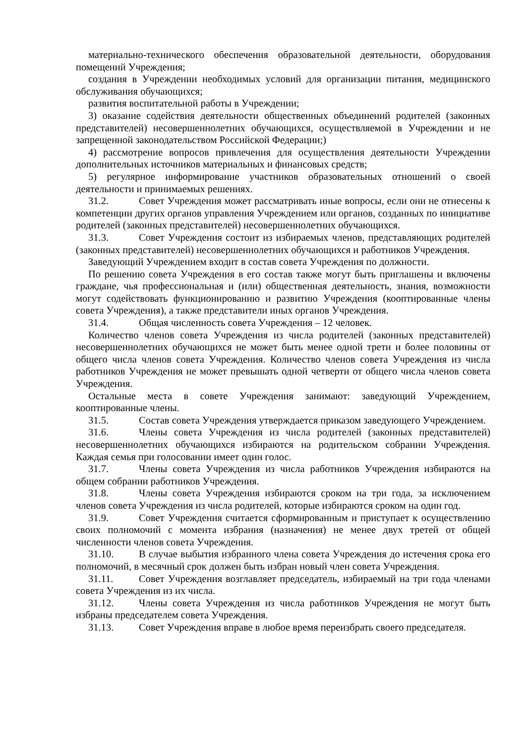материально-технического обеспечения образовательной деятельности, оборудования помещений Учреждения;
создания в Учреждении необходимых условий для организации питания, медицинского обслуживания обучающихся;
развития воспитательной работы в Учреждении;
3) оказание содействия деятельности общественных объединений родителей (законных представителей) несовершеннолетних обучающихся, осуществляемой в Учреждении и не запрещенной законодательством Российской Федерации;)
4) рассмотрение вопросов привлечения для осуществления деятельности Учреждении дополнительных источников материальных и финансовых средств;
5) регулярное информирование участников образовательных отношений о своей деятельности и принимаемых решениях.
31.2. Совет Учреждения может рассматривать иные вопросы, если они не отнесены к компетенции других органов управления Учреждением или органов, созданных по инициативе родителей (законных представителей) несовершеннолетних обучающихся.
31.3. Совет Учреждения состоит из избираемых членов, представляющих родителей (законных представителей) несовершеннолетних обучающихся и работников Учреждения.
Заведующий Учреждением входит в состав совета Учреждения по должности.
По решению совета Учреждения в его состав также могут быть приглашены и включены граждане, чья профессиональная и (или) общественная деятельность, знания, возможности могут содействовать функционированию и развитию Учреждения (кооптированные члены совета Учреждения), а также представители иных органов Учреждения.
31.4. Общая численность совета Учреждения – 12 человек.
Количество членов совета Учреждения из числа родителей (законных представителей) несовершеннолетних обучающихся не может быть менее одной трети и более половины от общего числа членов совета Учреждения. Количество членов совета Учреждения из числа работников Учреждения не может превышать одной четверти от общего числа членов совета Учреждения.
Остальные места в совете Учреждения занимают: заведующий Учреждением, кооптированные члены.
31.5. Состав совета Учреждения утверждается приказом заведующего Учреждением.
31.6. Члены совета Учреждения из числа родителей (законных представителей) несовершеннолетних обучающихся избираются на родительском собрании Учреждения. Каждая семья при голосовании имеет один голос.
31.7. Члены совета Учреждения из числа работников Учреждения избираются на общем собрании работников Учреждения.
31.8. Члены совета Учреждения избираются сроком на три года, за исключением членов совета Учреждения из числа родителей, которые избираются сроком на один год.
31.9. Совет Учреждения считается сформированным и приступает к осуществлению своих полномочий с момента избрания (назначения) не менее двух третей от общей численности членов совета Учреждения.
31.10. В случае выбытия избранного члена совета Учреждения до истечения срока его полномочий, в месячный срок должен быть избран новый член совета Учреждения.
31.11. Совет Учреждения возглавляет председатель, избираемый на три года членами совета Учреждения из их числа.
31.12. Члены совета Учреждения из числа работников Учреждения не могут быть избраны председателем совета Учреждения.
31.13. Совет Учреждения вправе в любое время переизбрать своего председателя.